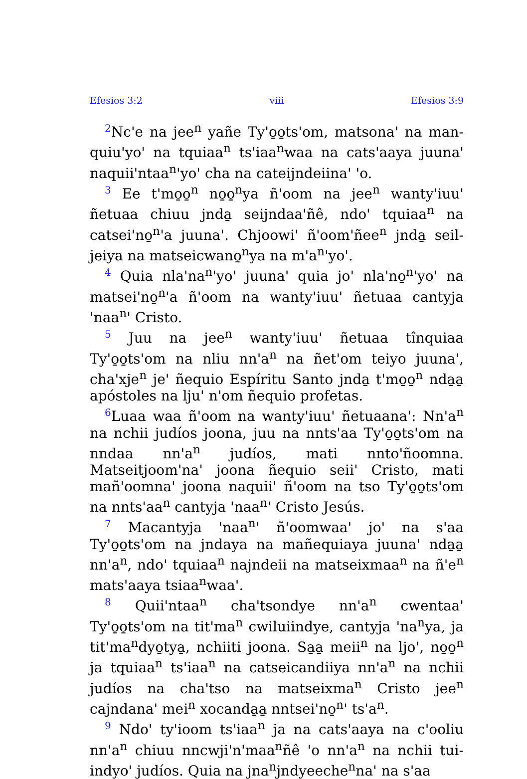Efesios 3:2 viii Efesios 3:9
<sup>2</sup> Nc'e na jee<sup>n</sup> yañe Ty'o̱o̱ts'om, matsona' na man­quiu'yo' na tquiaa<sup>n</sup> ts'iaa<sup>n</sup>waa na cats'aaya juuna' naquii'ntaa<sup>n</sup>'yo' cha na cateijndeiina' 'o.
<sup>3</sup> Ee t'mo̱o̱<sup>n</sup> no̱o̱<sup>n</sup>ya ñ'oom na jee<sup>n</sup> wanty'iuu' ñetuaa chiuu jnda̱ seijndaa'ñê, ndo' tquiaa<sup>n</sup> na catsei'no̱<sup>n</sup>'a juuna'. Chjoowi' ñ'oom'ñee<sup>n</sup> jnda̱ seil­jeiya na matseicwano̱<sup>n</sup>ya na m'a<sup>n</sup>'yo'.
<sup>4</sup> Quia nla'na<sup>n</sup>'yo' juuna' quia jo' nla'no̱<sup>n</sup>'yo' na matsei'no̱<sup>n</sup>'a ñ'oom na wanty'iuu' ñetuaa cantyja 'naa<sup>n</sup>' Cristo.
<sup>5</sup> Juu na jee<sup>n</sup> wanty'iuu' ñetuaa tînquiaa Ty'o̱o̱ts'om na nliu nn'a<sup>n</sup> na ñet'om teiyo juuna', cha'xje<sup>n</sup> je' ñequio Espíritu Santo jnda̱ t'mo̱o̱<sup>n</sup> nda̱a̱ apóstoles na lju' n'om ñequio profetas.
<sup>6</sup> Luaa waa ñ'oom na wanty'iuu' ñetuaana': Nn'a<sup>n</sup> na nchii judíos joona, juu na nnts'aa Ty'o̱o̱ts'om na nndaa nn'a<sup>n</sup> judíos, mati nnto'ñoomna. Matseitjoom'na' joona ñequio seii' Cristo, mati mañ'oomna' joona naquii' ñ'oom na tso Ty'o̱o̱ts'om na nnts'aa<sup>n</sup> cantyja 'naa<sup>n</sup>' Cristo Jesús.
<sup>7</sup> Macantyja 'naa<sup>n</sup>' ñ'oomwaa' jo' na s'aa Ty'o̱o̱ts'om na jndaya na mañequiaya juuna' nda̱a̱ nn'a<sup>n</sup>, ndo' tquiaa<sup>n</sup> najndeii na matseixmaa<sup>n</sup> na ñ'e<sup>n</sup> mats'aaya tsiaa<sup>n</sup>waa'.
<sup>8</sup> Quii'ntaa<sup>n</sup> cha'tsondye nn'a<sup>n</sup> cwentaa' Ty'o̱o̱ts'om na tit'ma<sup>n</sup> cwiluiindye, cantyja 'na<sup>n</sup>ya, ja tit'ma<sup>n</sup>dyo̱tya̱, nchiiti joona. Sa̱a̱ meii<sup>n</sup> na ljo', no̱o̱<sup>n</sup> ja tquiaa<sup>n</sup> ts'iaa<sup>n</sup> na catseicandiiya nn'a<sup>n</sup> na nchii judíos na cha'tso na matseixma<sup>n</sup> Cristo jee<sup>n</sup> cajndana' mei<sup>n</sup> xocanda̱a̱ nntsei'no̱<sup>n</sup>' ts'a<sup>n</sup>.
<sup>9</sup> Ndo' ty'ioom ts'iaa<sup>n</sup> ja na cats'aaya na c'ooliu nn'a<sup>n</sup> chiuu nncwji'n'maa<sup>n</sup>ñê 'o nn'a<sup>n</sup> na nchii tui­indyo' judíos. Quia na jna<sup>n</sup>jndyeeche<sup>n</sup>na' na s'aa